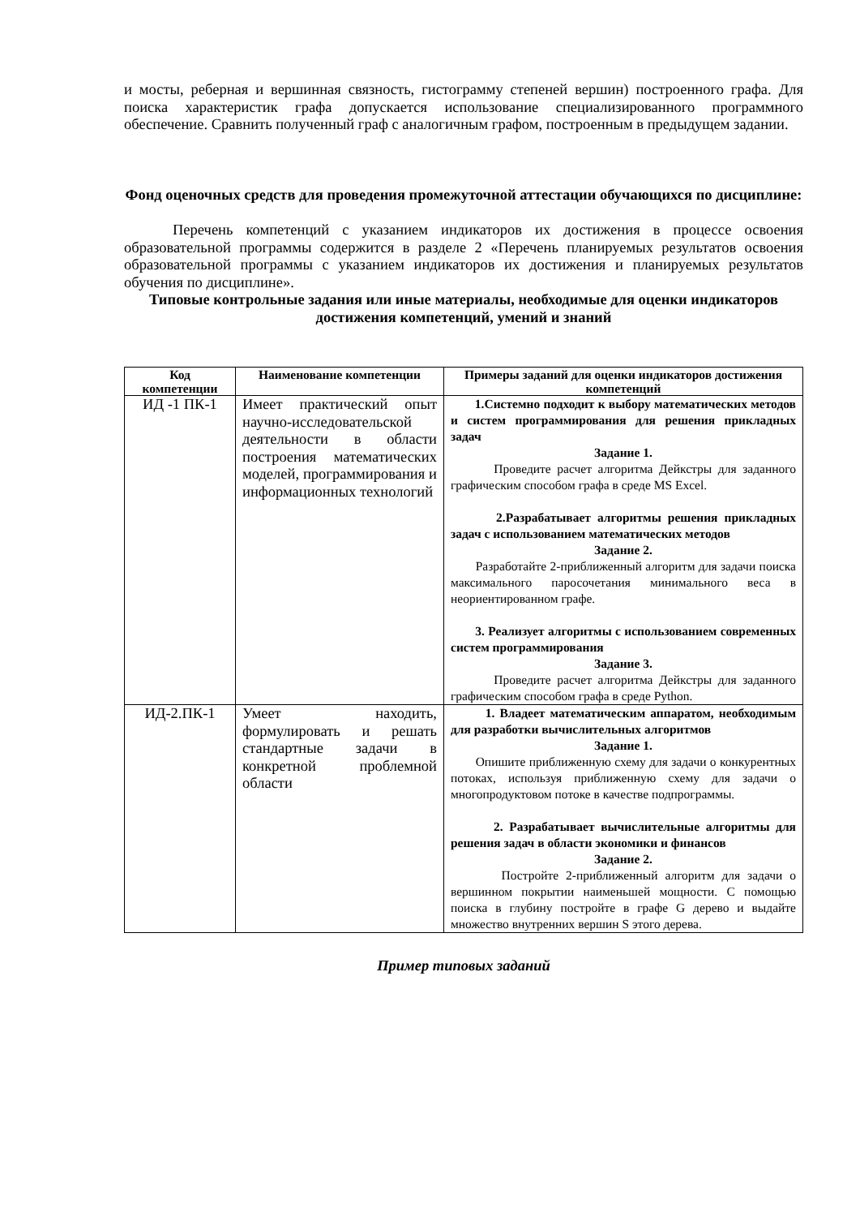и мосты, реберная и вершинная связность, гистограмму степеней вершин) построенного графа. Для поиска характеристик графа допускается использование специализированного программного обеспечение. Сравнить полученный граф с аналогичным графом, построенным в предыдущем задании.
Фонд оценочных средств для проведения промежуточной аттестации обучающихся по дисциплине:
Перечень компетенций с указанием индикаторов их достижения в процессе освоения образовательной программы содержится в разделе 2 «Перечень планируемых результатов освоения образовательной программы с указанием индикаторов их достижения и планируемых результатов обучения по дисциплине».
Типовые контрольные задания или иные материалы, необходимые для оценки индикаторов достижения компетенций, умений и знаний
| Код компетенции | Наименование компетенции | Примеры заданий для оценки индикаторов достижения компетенций |
| --- | --- | --- |
| ИД -1 ПК-1 | Имеет практический опыт научно-исследовательской деятельности в области построения математических моделей, программирования и информационных технологий | 1.Системно подходит к выбору математических методов и систем программирования для решения прикладных задач Задание 1. Проведите расчет алгоритма Дейкстры для заданного графическим способом графа в среде MS Excel. 2.Разрабатывает алгоритмы решения прикладных задач с использованием математических методов Задание 2. Разработайте 2-приближенный алгоритм для задачи поиска максимального паросочетания минимального веса в неориентированном графе. 3. Реализует алгоритмы с использованием современных систем программирования Задание 3. Проведите расчет алгоритма Дейкстры для заданного графическим способом графа в среде Python. |
| ИД-2.ПК-1 | Умеет находить, формулировать и решать стандартные задачи в конкретной проблемной области | 1. Владеет математическим аппаратом, необходимым для разработки вычислительных алгоритмов Задание 1. Опишите приближенную схему для задачи о конкурентных потоках, используя приближенную схему для задачи о многопродуктовом потоке в качестве подпрограммы. 2. Разрабатывает вычислительные алгоритмы для решения задач в области экономики и финансов Задание 2. Постройте 2-приближенный алгоритм для задачи о вершинном покрытии наименьшей мощности. С помощью поиска в глубину постройте в графе G дерево и выдайте множество внутренних вершин S этого дерева. |
Пример типовых заданий